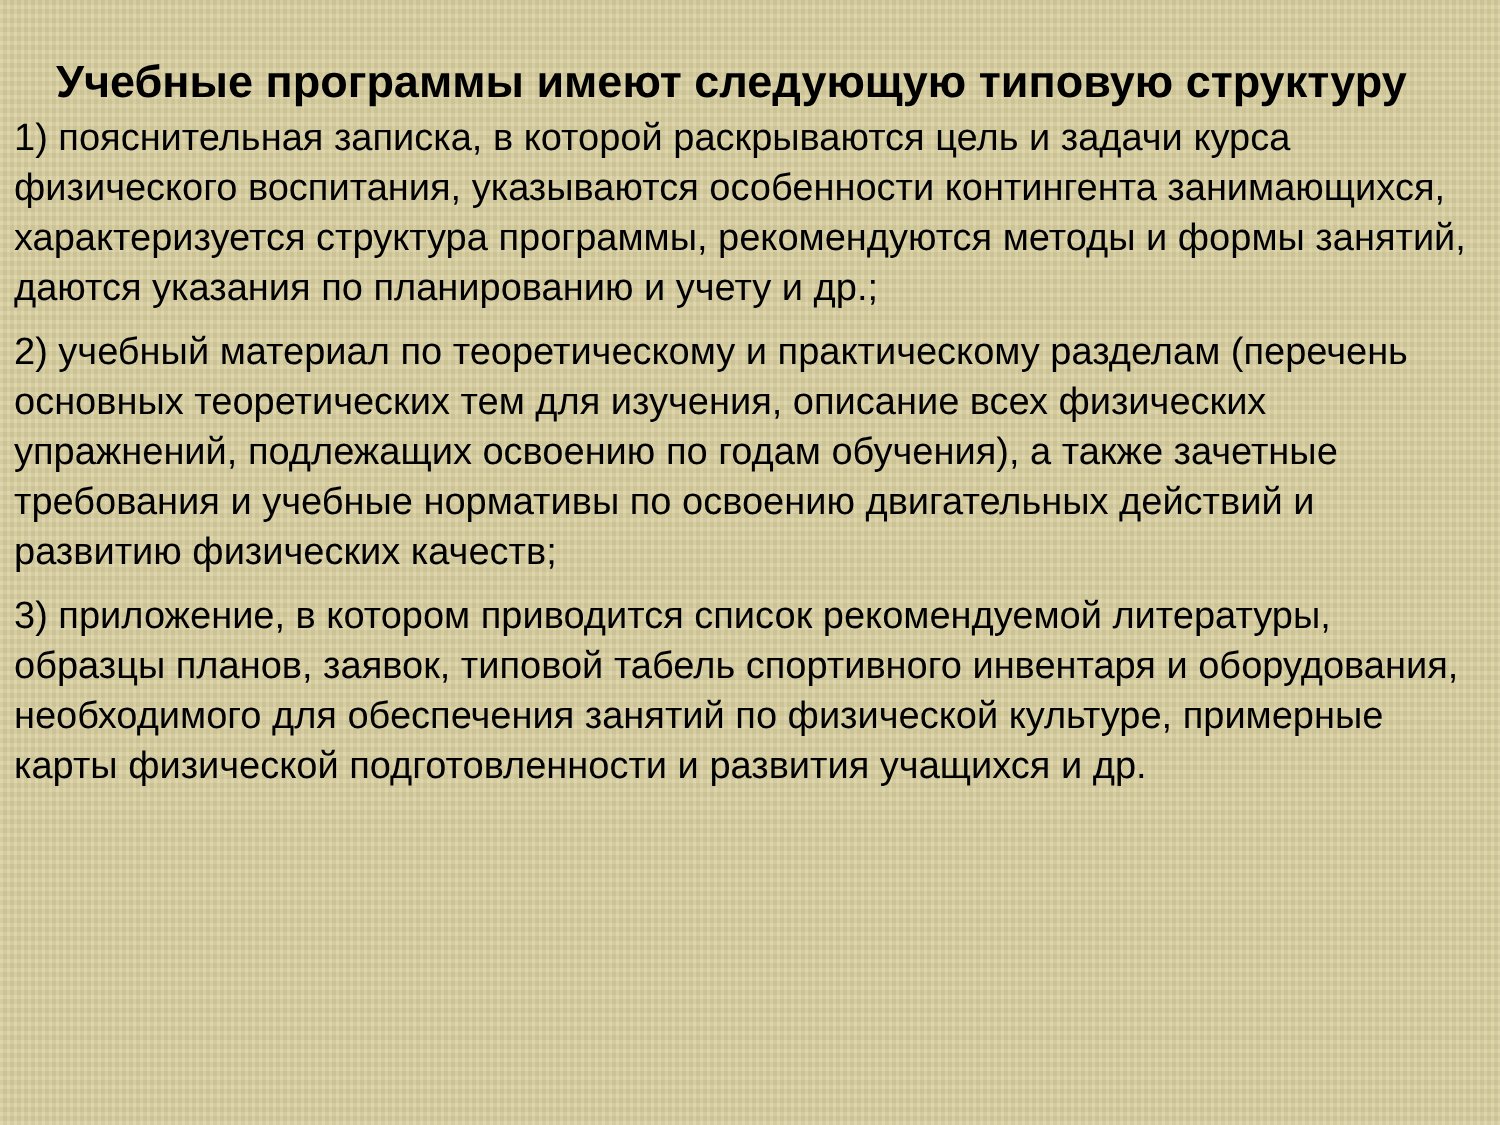Учебные программы имеют следующую типовую структуру
1) пояснительная записка, в которой раскрываются цель и задачи курса физического воспитания, указываются особенности контингента занимающихся, характеризуется структура программы, рекомендуются методы и формы занятий, даются указания по планированию и учету и др.;
2) учебный материал по теоретическому и практическому разделам (перечень основных теоретических тем для изучения, описание всех физических упражнений, подлежащих освоению по годам обучения), а также зачетные требования и учебные нормативы по освоению двигательных действий и развитию физических качеств;
3) приложение, в котором приводится список рекомендуемой литературы, образцы планов, заявок, типовой табель спортивного инвентаря и оборудования, необходимого для обеспечения занятий по физической культуре, примерные карты физической подготовленности и развития учащихся и др.